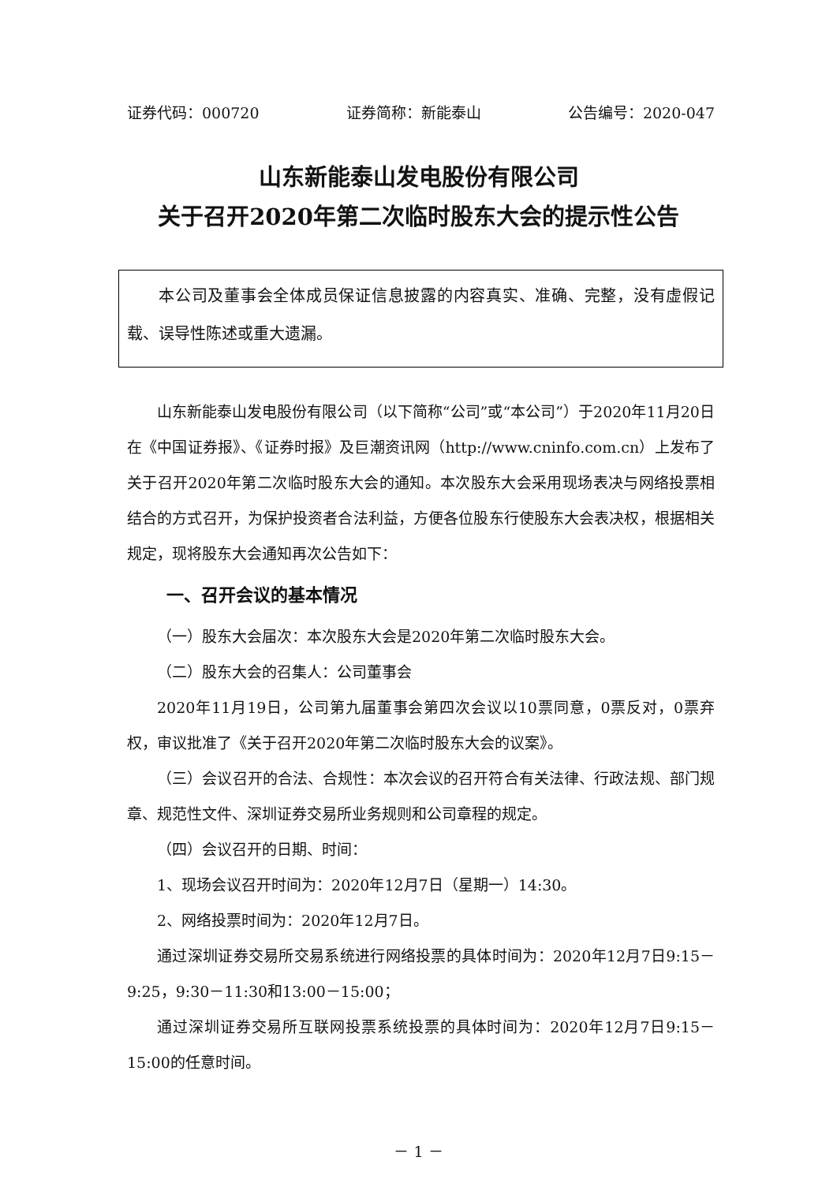证券代码：000720 证券简称：新能泰山 公告编号：2020-047
山东新能泰山发电股份有限公司
关于召开2020年第二次临时股东大会的提示性公告
本公司及董事会全体成员保证信息披露的内容真实、准确、完整，没有虚假记载、误导性陈述或重大遗漏。
山东新能泰山发电股份有限公司（以下简称“公司”或“本公司”）于2020年11月20日在《中国证券报》、《证券时报》及巨潮资讯网（http://www.cninfo.com.cn）上发布了关于召开2020年第二次临时股东大会的通知。本次股东大会采用现场表决与网络投票相结合的方式召开，为保护投资者合法利益，方便各位股东行使股东大会表决权，根据相关规定，现将股东大会通知再次公告如下：
一、召开会议的基本情况
（一）股东大会届次：本次股东大会是2020年第二次临时股东大会。
（二）股东大会的召集人：公司董事会
2020年11月19日，公司第九届董事会第四次会议以10票同意，0票反对，0票弃权，审议批准了《关于召开2020年第二次临时股东大会的议案》。
（三）会议召开的合法、合规性：本次会议的召开符合有关法律、行政法规、部门规章、规范性文件、深圳证券交易所业务规则和公司章程的规定。
（四）会议召开的日期、时间：
1、现场会议召开时间为：2020年12月7日（星期一）14:30。
2、网络投票时间为：2020年12月7日。
通过深圳证券交易所交易系统进行网络投票的具体时间为：2020年12月7日9:15－9:25，9:30－11:30和13:00－15:00；
通过深圳证券交易所互联网投票系统投票的具体时间为：2020年12月7日9:15－15:00的任意时间。
－ 1 －